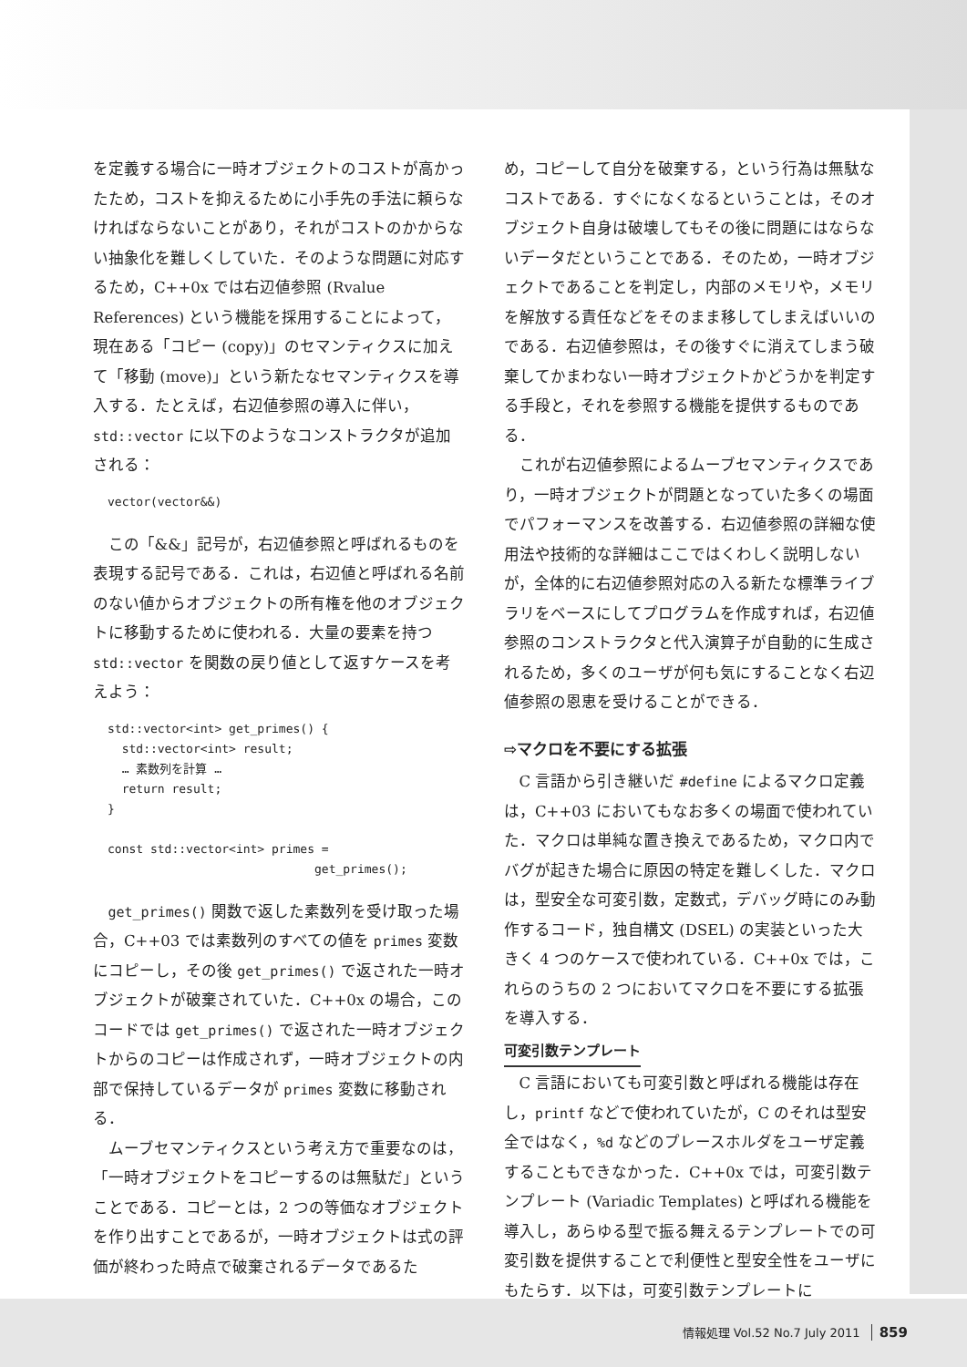を定義する場合に一時オブジェクトのコストが高かったため，コストを抑えるために小手先の手法に頼らなければならないことがあり，それがコストのかからない抽象化を難しくしていた．そのような問題に対応するため，C++0x では右辺値参照 (Rvalue References) という機能を採用することによって，現在ある「コピー (copy)」のセマンティクスに加えて「移動 (move)」という新たなセマンティクスを導入する．たとえば，右辺値参照の導入に伴い，std::vector に以下のようなコンストラクタが追加される：
vector(vector&&)
この「&&」記号が，右辺値参照と呼ばれるものを表現する記号である．これは，右辺値と呼ばれる名前のない値からオブジェクトの所有権を他のオブジェクトに移動するために使われる．大量の要素を持つ std::vector を関数の戻り値として返すケースを考えよう：
std::vector<int> get_primes() {
  std::vector<int> result;
  … 素数列を計算 …
  return result;
}

const std::vector<int> primes =
                             get_primes();
get_primes() 関数で返した素数列を受け取った場合，C++03 では素数列のすべての値を primes 変数にコピーし，その後 get_primes() で返された一時オブジェクトが破棄されていた．C++0x の場合，このコードでは get_primes() で返された一時オブジェクトからのコピーは作成されず，一時オブジェクトの内部で保持しているデータが primes 変数に移動される．
ムーブセマンティクスという考え方で重要なのは，「一時オブジェクトをコピーするのは無駄だ」ということである．コピーとは，2 つの等価なオブジェクトを作り出すことであるが，一時オブジェクトは式の評価が終わった時点で破棄されるデータであるた
め，コピーして自分を破棄する，という行為は無駄なコストである．すぐになくなるということは，そのオブジェクト自身は破壊してもその後に問題にはならないデータだということである．そのため，一時オブジェクトであることを判定し，内部のメモリや，メモリを解放する責任などをそのまま移してしまえばいいのである．右辺値参照は，その後すぐに消えてしまう破棄してかまわない一時オブジェクトかどうかを判定する手段と，それを参照する機能を提供するものである．
これが右辺値参照によるムーブセマンティクスであり，一時オブジェクトが問題となっていた多くの場面でパフォーマンスを改善する．右辺値参照の詳細な使用法や技術的な詳細はここではくわしく説明しないが，全体的に右辺値参照対応の入る新たな標準ライブラリをベースにしてプログラムを作成すれば，右辺値参照のコンストラクタと代入演算子が自動的に生成されるため，多くのユーザが何も気にすることなく右辺値参照の恩恵を受けることができる．
⇨マクロを不要にする拡張
C 言語から引き継いだ #define によるマクロ定義は，C++03 においてもなお多くの場面で使われていた．マクロは単純な置き換えであるため，マクロ内でバグが起きた場合に原因の特定を難しくした．マクロは，型安全な可変引数，定数式，デバッグ時にのみ動作するコード，独自構文 (DSEL) の実装といった大きく 4 つのケースで使われている．C++0x では，これらのうちの 2 つにおいてマクロを不要にする拡張を導入する．
可変引数テンプレート
C 言語においても可変引数と呼ばれる機能は存在し，printf などで使われていたが，C のそれは型安全ではなく，%d などのプレースホルダをユーザ定義することもできなかった．C++0x では，可変引数テンプレート (Variadic Templates) と呼ばれる機能を導入し，あらゆる型で振る舞えるテンプレートでの可変引数を提供することで利便性と型安全性をユーザにもたらす．以下は，可変引数テンプレートに
情報処理 Vol.52 No.7 July 2011 859